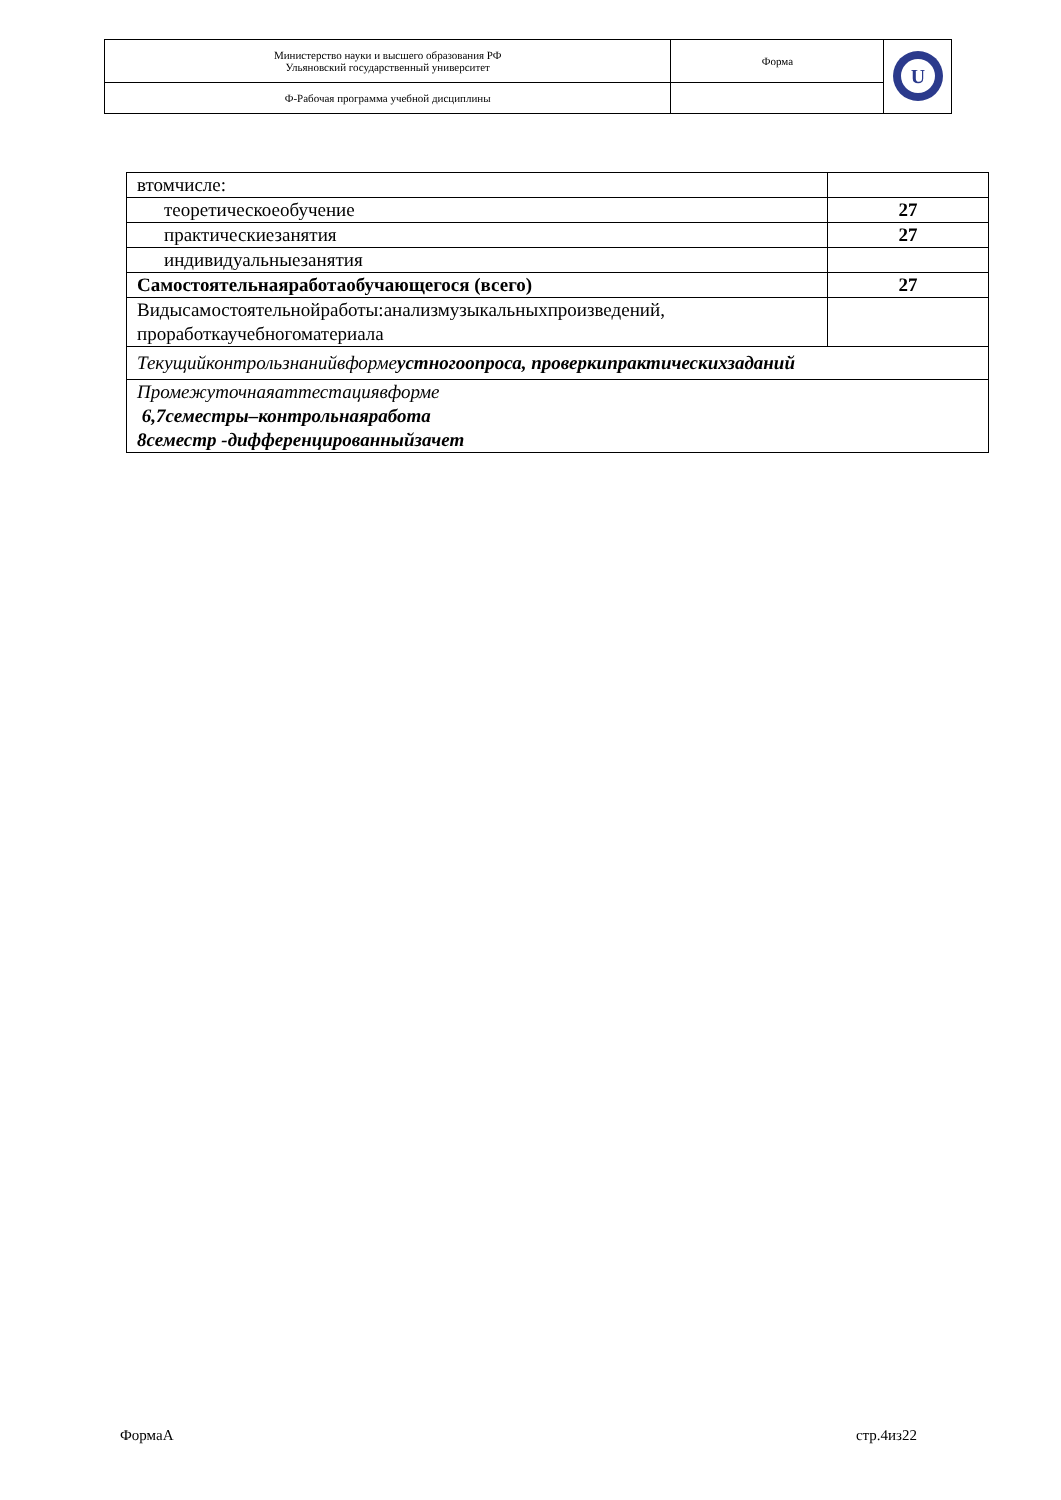| Министерство науки и высшего образования РФ Ульяновский государственный университет | Форма | U |
| Ф-Рабочая программа учебной дисциплины | | |
| втомчисле: | |
| теоретическоеобучение | 27 |
| практическиезанятия | 27 |
| индивидуальныезанятия | |
| Самостоятельнаяработаобучающегося (всего) | 27 |
| Видысамостоятельнойработы:анализмузыкальныхпроизведений, проработкаучебногоматериала | |
| Текущийконтрользнанийвформе устногоопроса, проверкипрактическихзаданий | |
| Промежуточнаяаттестациявформе 6,7семестры–контрольнаяработа 8семестр -дифференцированныйзачет | |
ФормаА стр.4из22